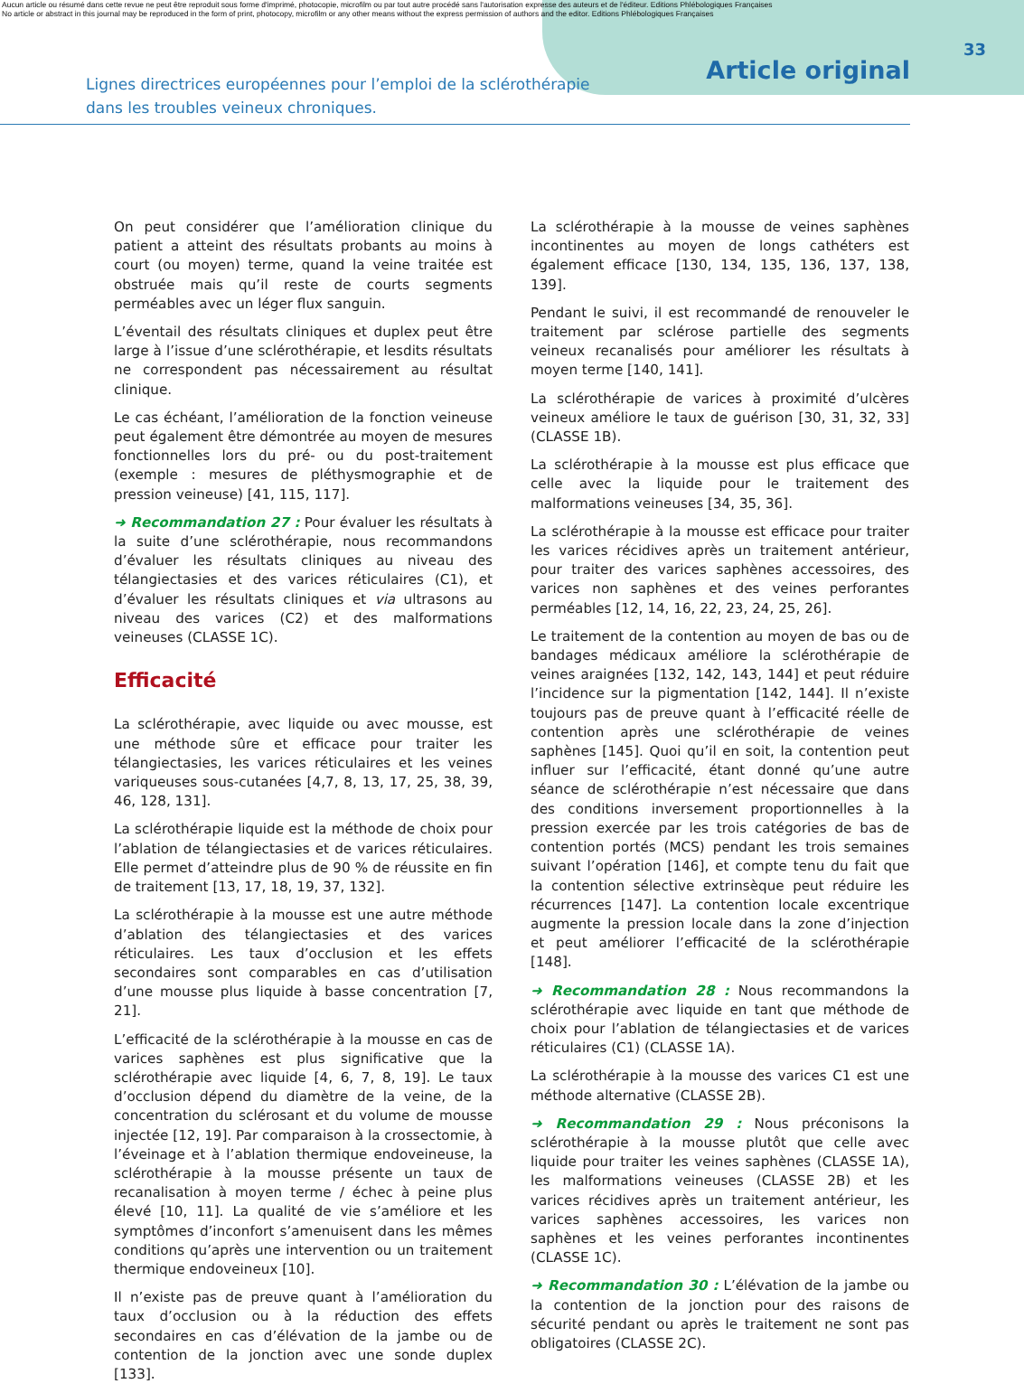Aucun article ou résumé dans cette revue ne peut être reproduit sous forme d'imprimé, photocopie, microfilm ou par tout autre procédé sans l'autorisation expresse des auteurs et de l'éditeur. Editions Phlébologiques Françaises
No article or abstract in this journal may be reproduced in the form of print, photocopy, microfilm or any other means without the express permission of authors and the editor. Editions Phlébologiques Françaises
Lignes directrices européennes pour l’emploi de la sclérothérapie
dans les troubles veineux chroniques.
Article original
33
On peut considérer que l’amélioration clinique du patient a atteint des résultats probants au moins à court (ou moyen) terme, quand la veine traitée est obstruée mais qu’il reste de courts segments perméables avec un léger flux sanguin.
L’éventail des résultats cliniques et duplex peut être large à l’issue d’une sclérothérapie, et lesdits résultats ne correspondent pas nécessairement au résultat clinique.
Le cas échéant, l’amélioration de la fonction veineuse peut également être démontrée au moyen de mesures fonctionnelles lors du pré- ou du post-traitement (exemple : mesures de pléthysmographie et de pression veineuse) [41, 115, 117].
➜ Recommandation 27 : Pour évaluer les résultats à la suite d’une sclérothérapie, nous recommandons d’évaluer les résultats cliniques au niveau des télangiectasies et des varices réticulaires (C1), et d’évaluer les résultats cliniques et via ultrasons au niveau des varices (C2) et des malformations veineuses (CLASSE 1C).
Efficacité
La sclérothérapie, avec liquide ou avec mousse, est une méthode sûre et efficace pour traiter les télangiectasies, les varices réticulaires et les veines variqueuses sous-cutanées [4,7, 8, 13, 17, 25, 38, 39, 46, 128, 131].
La sclérothérapie liquide est la méthode de choix pour l’ablation de télangiectasies et de varices réticulaires. Elle permet d’atteindre plus de 90 % de réussite en fin de traitement [13, 17, 18, 19, 37, 132].
La sclérothérapie à la mousse est une autre méthode d’ablation des télangiectasies et des varices réticulaires. Les taux d’occlusion et les effets secondaires sont comparables en cas d’utilisation d’une mousse plus liquide à basse concentration [7, 21].
L’efficacité de la sclérothérapie à la mousse en cas de varices saphènes est plus significative que la sclérothérapie avec liquide [4, 6, 7, 8, 19]. Le taux d’occlusion dépend du diamètre de la veine, de la concentration du sclérosant et du volume de mousse injectée [12, 19]. Par comparaison à la crossectomie, à l’éveinage et à l’ablation thermique endoveineuse, la sclérothérapie à la mousse présente un taux de recanalisation à moyen terme / échec à peine plus élevé [10, 11]. La qualité de vie s’améliore et les symptômes d’inconfort s’amenuisent dans les mêmes conditions qu’après une intervention ou un traitement thermique endoveineux [10].
Il n’existe pas de preuve quant à l’amélioration du taux d’occlusion ou à la réduction des effets secondaires en cas d’élévation de la jambe ou de contention de la jonction avec une sonde duplex [133].
La sclérothérapie à la mousse de veines saphènes incontinentes au moyen de longs cathéters est également efficace [130, 134, 135, 136, 137, 138, 139].
Pendant le suivi, il est recommandé de renouveler le traitement par sclérose partielle des segments veineux recanalisés pour améliorer les résultats à moyen terme [140, 141].
La sclérothérapie de varices à proximité d’ulcères veineux améliore le taux de guérison [30, 31, 32, 33] (CLASSE 1B).
La sclérothérapie à la mousse est plus efficace que celle avec la liquide pour le traitement des malformations veineuses [34, 35, 36].
La sclérothérapie à la mousse est efficace pour traiter les varices récidives après un traitement antérieur, pour traiter des varices saphènes accessoires, des varices non saphènes et des veines perforantes perméables [12, 14, 16, 22, 23, 24, 25, 26].
Le traitement de la contention au moyen de bas ou de bandages médicaux améliore la sclérothérapie de veines araignées [132, 142, 143, 144] et peut réduire l’incidence sur la pigmentation [142, 144]. Il n’existe toujours pas de preuve quant à l’efficacité réelle de contention après une sclérothérapie de veines saphènes [145]. Quoi qu’il en soit, la contention peut influer sur l’efficacité, étant donné qu’une autre séance de sclérothérapie n’est nécessaire que dans des conditions inversement proportionnelles à la pression exercée par les trois catégories de bas de contention portés (MCS) pendant les trois semaines suivant l’opération [146], et compte tenu du fait que la contention sélective extrinsèque peut réduire les récurrences [147]. La contention locale excentrique augmente la pression locale dans la zone d’injection et peut améliorer l’efficacité de la sclérothérapie [148].
➜ Recommandation 28 : Nous recommandons la sclérothérapie avec liquide en tant que méthode de choix pour l’ablation de télangiectasies et de varices réticulaires (C1) (CLASSE 1A).
La sclérothérapie à la mousse des varices C1 est une méthode alternative (CLASSE 2B).
➜ Recommandation 29 : Nous préconisons la sclérothérapie à la mousse plutôt que celle avec liquide pour traiter les veines saphènes (CLASSE 1A), les malformations veineuses (CLASSE 2B) et les varices récidives après un traitement antérieur, les varices saphènes accessoires, les varices non saphènes et les veines perforantes incontinentes (CLASSE 1C).
➜ Recommandation 30 : L’élévation de la jambe ou la contention de la jonction pour des raisons de sécurité pendant ou après le traitement ne sont pas obligatoires (CLASSE 2C).